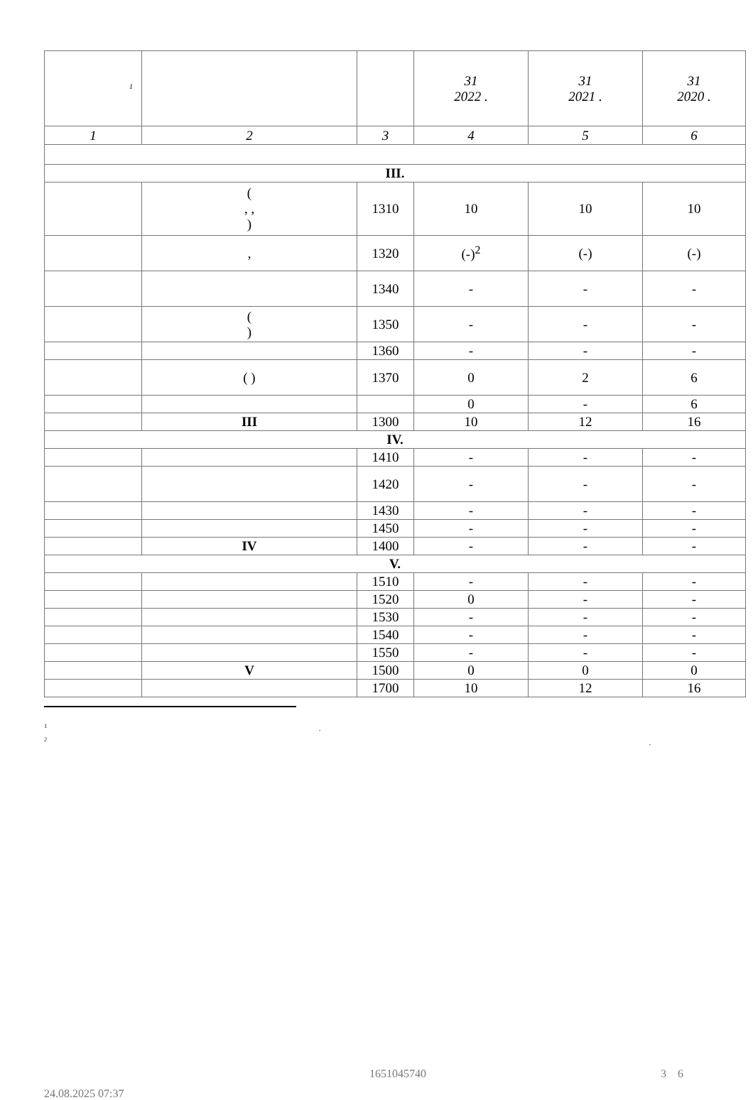| <sup>1</sup> | | | 31 2022 . | 31 2021 . | 31 2020 . |
| --- | --- | --- | --- | --- | --- |
| 1 | 2 | 3 | 4 | 5 | 6 |
| III. | | | | | |
| | ( , , ) | 1310 | 10 | 10 | 10 |
| | , | 1320 | (-)<sup>2</sup> | (-) | (-) |
| | | 1340 | - | - | - |
| | ( ) | 1350 | - | - | - |
| | | 1360 | - | - | - |
| | ( ) | 1370 | 0 | 2 | 6 |
| | | | 0 | - | 6 |
| | III | 1300 | 10 | 12 | 16 |
| IV. | | | | | |
| | | 1410 | - | - | - |
| | | 1420 | - | - | - |
| | | 1430 | - | - | - |
| | | 1450 | - | - | - |
| | IV | 1400 | - | - | - |
| V. | | | | | |
| | | 1510 | - | - | - |
| | | 1520 | 0 | - | - |
| | | 1530 | - | - | - |
| | | 1540 | - | - | - |
| | | 1550 | - | - | - |
| | V | 1500 | 0 | 0 | 0 |
| | | 1700 | 10 | 12 | 16 |
<sup>1</sup> .
<sup>2</sup> .
1651045740 3 6
24.08.2025 07:37